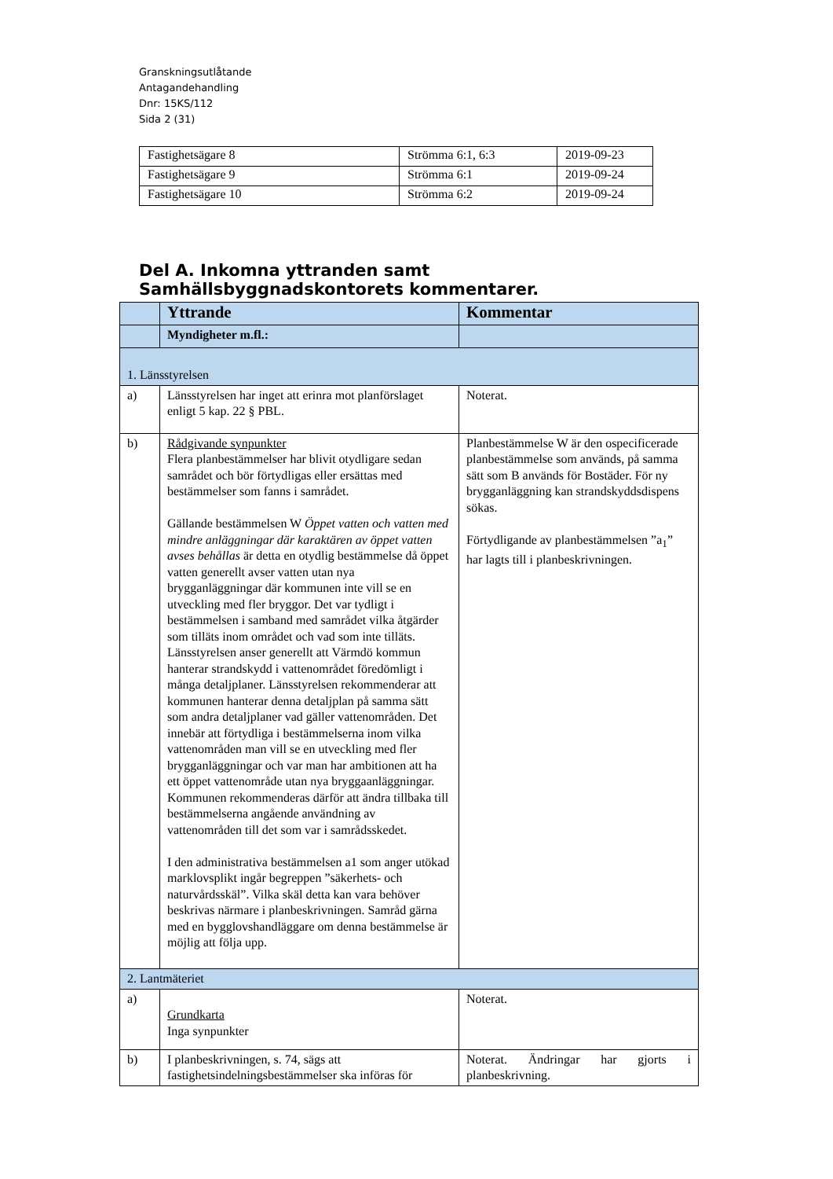Granskningsutlåtande
Antagandehandling
Dnr: 15KS/112
Sida 2 (31)
| Fastighetsägare 8 | Strömma 6:1, 6:3 | 2019-09-23 |
| Fastighetsägare 9 | Strömma 6:1 | 2019-09-24 |
| Fastighetsägare 10 | Strömma 6:2 | 2019-09-24 |
Del A. Inkomna yttranden samt Samhällsbyggnadskontorets kommentarer.
| | Yttrande | Kommentar |
| --- | --- | --- |
| | Myndigheter m.fl.: | |
| 1. Länsstyrelsen | | |
| a) | Länsstyrelsen har inget att erinra mot planförslaget enligt 5 kap. 22 § PBL. | Noterat. |
| b) | Rådgivande synpunkter Flera planbestämmelser har blivit otydligare sedan samrådet och bör förtydligas eller ersättas med bestämmelser som fanns i samrådet. Gällande bestämmelsen W Öppet vatten och vatten med mindre anläggningar där karaktären av öppet vatten avses behållas är detta en otydlig bestämmelse då öppet vatten generellt avser vatten utan nya brygganläggningar där kommunen inte vill se en utveckling med fler bryggor. Det var tydligt i bestämmelsen i samband med samrådet vilka åtgärder som tilläts inom området och vad som inte tilläts. Länsstyrelsen anser generellt att Värmdö kommun hanterar strandskydd i vattenområdet föredömligt i många detaljplaner. Länsstyrelsen rekommenderar att kommunen hanterar denna detaljplan på samma sätt som andra detaljplaner vad gäller vattenområden. Det innebär att förtydliga i bestämmelserna inom vilka vattenområden man vill se en utveckling med fler brygganläggningar och var man har ambitionen att ha ett öppet vattenområde utan nya bryggaanläggningar. Kommunen rekommenderas därför att ändra tillbaka till bestämmelserna angående användning av vattenområden till det som var i samrådsskedet. I den administrativa bestämmelsen a1 som anger utökad marklovsplikt ingår begreppen ”säkerhets- och naturvårdsskäl”. Vilka skäl detta kan vara behöver beskrivas närmare i planbeskrivningen. Samråd gärna med en bygglovshandläggare om denna bestämmelse är möjlig att följa upp. | Planbestämmelse W är den ospecificerade planbestämmelse som används, på samma sätt som B används för Bostäder. För ny brygganläggning kan strandskyddsdispens sökas. Förtydligande av planbestämmelsen ”a<sub>1</sub>” har lagts till i planbeskrivningen. |
| 2. Lantmäteriet | | |
| a) | Grundkarta Inga synpunkter | Noterat. |
| b) | I planbeskrivningen, s. 74, sägs att fastighetsindelningsbestämmelser ska införas för | Noterat. Ändringar har gjorts i planbeskrivning. |